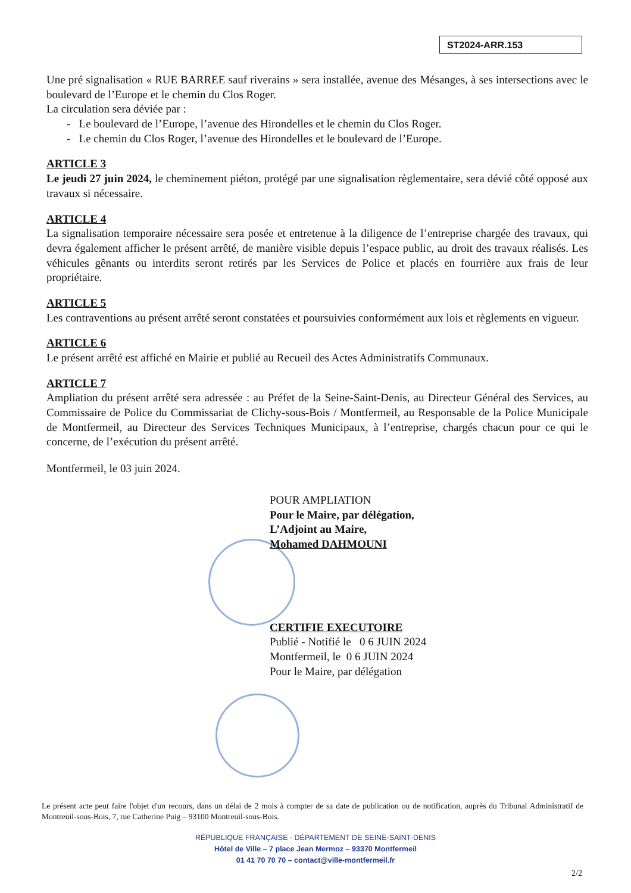ST2024-ARR.153
Une pré signalisation « RUE BARREE sauf riverains » sera installée, avenue des Mésanges, à ses intersections avec le boulevard de l’Europe et le chemin du Clos Roger.
La circulation sera déviée par :
- Le boulevard de l’Europe, l’avenue des Hirondelles et le chemin du Clos Roger.
- Le chemin du Clos Roger, l’avenue des Hirondelles et le boulevard de l’Europe.
ARTICLE 3
Le jeudi 27 juin 2024, le cheminement piéton, protégé par une signalisation règlementaire, sera dévié côté opposé aux travaux si nécessaire.
ARTICLE 4
La signalisation temporaire nécessaire sera posée et entretenue à la diligence de l’entreprise chargée des travaux, qui devra également afficher le présent arrêté, de manière visible depuis l’espace public, au droit des travaux réalisés. Les véhicules gênants ou interdits seront retirés par les Services de Police et placés en fourrière aux frais de leur propriétaire.
ARTICLE 5
Les contraventions au présent arrêté seront constatées et poursuivies conformément aux lois et règlements en vigueur.
ARTICLE 6
Le présent arrêté est affiché en Mairie et publié au Recueil des Actes Administratifs Communaux.
ARTICLE 7
Ampliation du présent arrêté sera adressée : au Préfet de la Seine-Saint-Denis, au Directeur Général des Services, au Commissaire de Police du Commissariat de Clichy-sous-Bois / Montfermeil, au Responsable de la Police Municipale de Montfermeil, au Directeur des Services Techniques Municipaux, à l’entreprise, chargés chacun pour ce qui le concerne, de l’exécution du présent arrêté.
Montfermeil, le 03 juin 2024.
POUR AMPLIATION
Pour le Maire, par délégation,
L’Adjoint au Maire,
Mohamed DAHMOUNI
CERTIFIE EXECUTOIRE
Publié - Notifié le 0 6 JUIN 2024
Montfermeil, le 0 6 JUIN 2024
Pour le Maire, par délégation
Le présent acte peut faire l'objet d'un recours, dans un délai de 2 mois à compter de sa date de publication ou de notification, auprès du Tribunal Administratif de Montreuil-sous-Bois, 7, rue Catherine Puig – 93100 Montreuil-sous-Bois.
RÉPUBLIQUE FRANÇAISE - DÉPARTEMENT DE SEINE-SAINT-DENIS
Hôtel de Ville – 7 place Jean Mermoz – 93370 Montfermeil
01 41 70 70 70 – contact@ville-montfermeil.fr
2/2